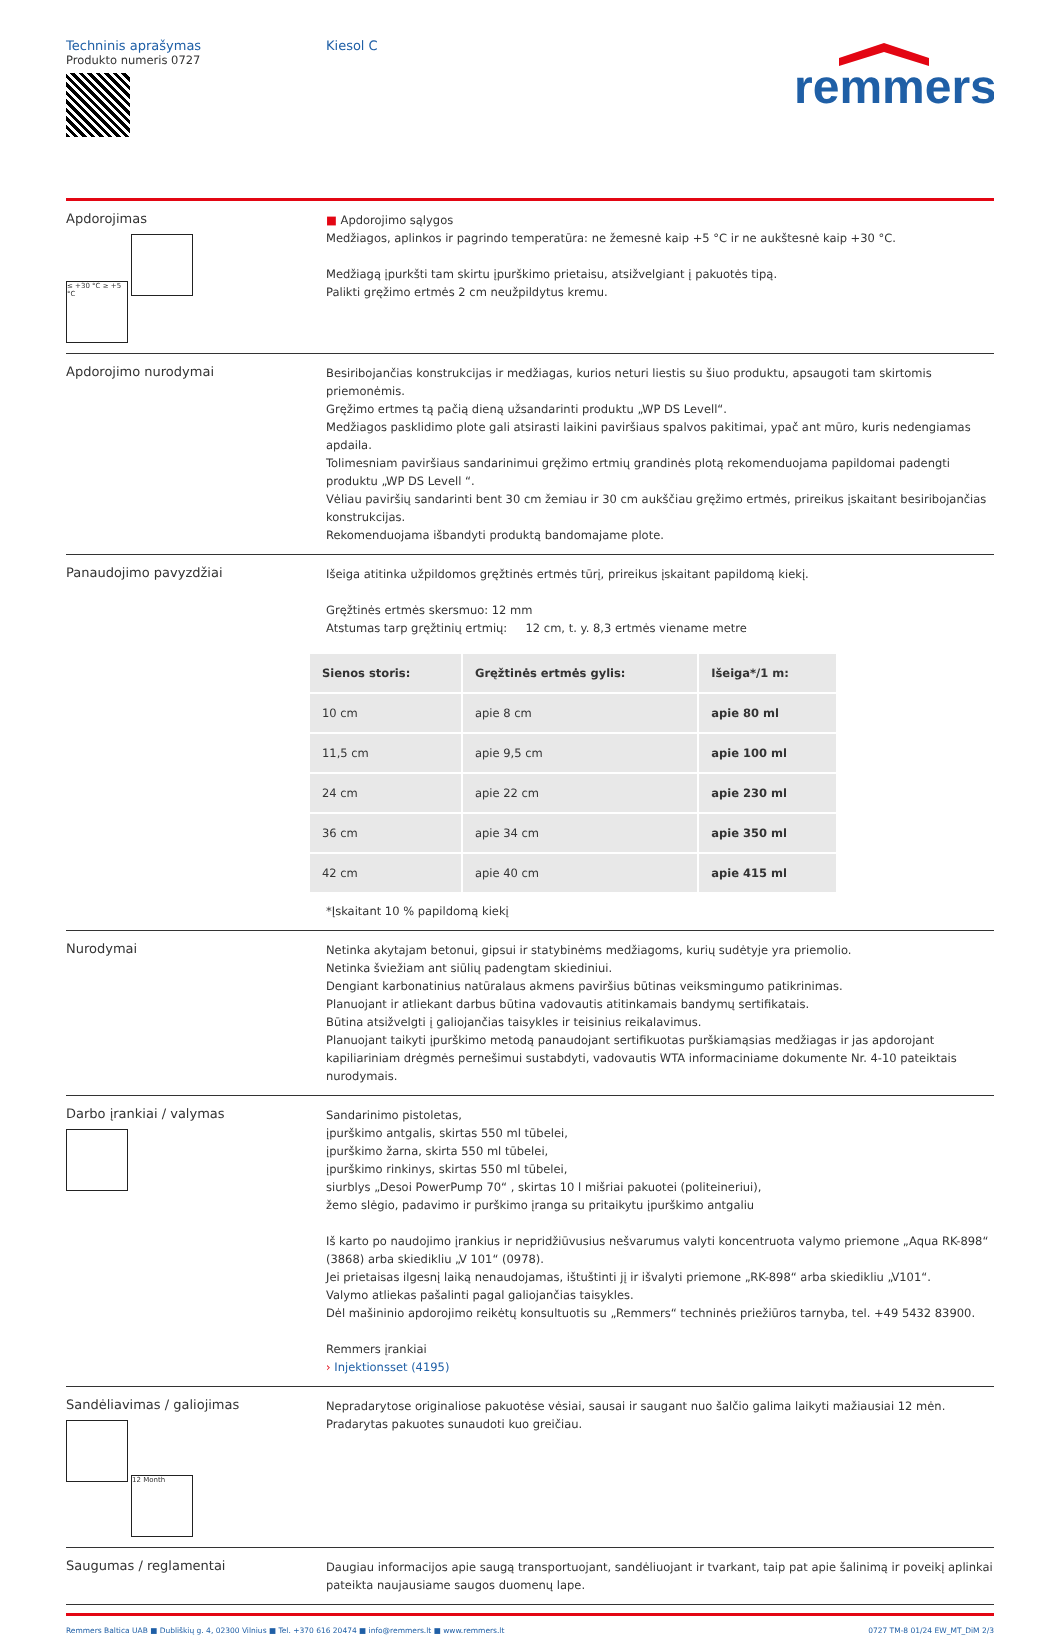Techninis aprašymas
Produkto numeris 0727
Kiesol C
remmers
Apdorojimas
≤ +30 °C ≥ +5 °C
■ Apdorojimo sąlygos
Medžiagos, aplinkos ir pagrindo temperatūra: ne žemesnė kaip +5 °C ir ne aukštesnė kaip +30 °C.
Medžiagą įpurkšti tam skirtu įpurškimo prietaisu, atsižvelgiant į pakuotės tipą.
Palikti gręžimo ertmės 2 cm neužpildytus kremu.
Apdorojimo nurodymai
Besiribojančias konstrukcijas ir medžiagas, kurios neturi liestis su šiuo produktu, apsaugoti tam skirtomis priemonėmis.
Gręžimo ertmes tą pačią dieną užsandarinti produktu „WP DS Levell“.
Medžiagos pasklidimo plote gali atsirasti laikini paviršiaus spalvos pakitimai, ypač ant mūro, kuris nedengiamas apdaila.
Tolimesniam paviršiaus sandarinimui gręžimo ertmių grandinės plotą rekomenduojama papildomai padengti produktu „WP DS Levell “.
Vėliau paviršių sandarinti bent 30 cm žemiau ir 30 cm aukščiau gręžimo ertmės, prireikus įskaitant besiribojančias konstrukcijas.
Rekomenduojama išbandyti produktą bandomajame plote.
Panaudojimo pavyzdžiai
Išeiga atitinka užpildomos gręžtinės ertmės tūrį, prireikus įskaitant papildomą kiekį.
Gręžtinės ertmės skersmuo: 12 mm
Atstumas tarp gręžtinių ertmių: 12 cm, t. y. 8,3 ertmės viename metre
| Sienos storis: | Gręžtinės ertmės gylis: | Išeiga*/1 m: |
| --- | --- | --- |
| 10 cm | apie 8 cm | apie 80 ml |
| 11,5 cm | apie 9,5 cm | apie 100 ml |
| 24 cm | apie 22 cm | apie 230 ml |
| 36 cm | apie 34 cm | apie 350 ml |
| 42 cm | apie 40 cm | apie 415 ml |
*Įskaitant 10 % papildomą kiekį
Nurodymai
Netinka akytajam betonui, gipsui ir statybinėms medžiagoms, kurių sudėtyje yra priemolio.
Netinka šviežiam ant siūlių padengtam skiediniui.
Dengiant karbonatinius natūralaus akmens paviršius būtinas veiksmingumo patikrinimas.
Planuojant ir atliekant darbus būtina vadovautis atitinkamais bandymų sertifikatais.
Būtina atsižvelgti į galiojančias taisykles ir teisinius reikalavimus.
Planuojant taikyti įpurškimo metodą panaudojant sertifikuotas purškiamąsias medžiagas ir jas apdorojant kapiliariniam drėgmės pernešimui sustabdyti, vadovautis WTA informaciniame dokumente Nr. 4-10 pateiktais nurodymais.
Darbo įrankiai / valymas
Sandarinimo pistoletas,
įpurškimo antgalis, skirtas 550 ml tūbelei,
įpurškimo žarna, skirta 550 ml tūbelei,
įpurškimo rinkinys, skirtas 550 ml tūbelei,
siurblys „Desoi PowerPump 70“ , skirtas 10 l mišriai pakuotei (politeineriui),
žemo slėgio, padavimo ir purškimo įranga su pritaikytu įpurškimo antgaliu
Iš karto po naudojimo įrankius ir nepridžiūvusius nešvarumus valyti koncentruota valymo priemone „Aqua RK-898“ (3868) arba skiedikliu „V 101“ (0978).
Jei prietaisas ilgesnį laiką nenaudojamas, ištuštinti jį ir išvalyti priemone „RK-898“ arba skiedikliu „V101“.
Valymo atliekas pašalinti pagal galiojančias taisykles.
Dėl mašininio apdorojimo reikėtų konsultuotis su „Remmers“ techninės priežiūros tarnyba, tel. +49 5432 83900.
Remmers įrankiai
› Injektionsset (4195)
Sandėliavimas / galiojimas
12 Month
Nepradarytose originaliose pakuotėse vėsiai, sausai ir saugant nuo šalčio galima laikyti mažiausiai 12 mėn.
Pradarytas pakuotes sunaudoti kuo greičiau.
Saugumas / reglamentai
Daugiau informacijos apie saugą transportuojant, sandėliuojant ir tvarkant, taip pat apie šalinimą ir poveikį aplinkai pateikta naujausiame saugos duomenų lape.
Remmers Baltica UAB ■ Dubliškių g. 4, 02300 Vilnius ■ Tel. +370 616 20474 ■ info@remmers.lt ■ www.remmers.lt 0727 TM-8 01/24 EW_MT_DiM 2/3